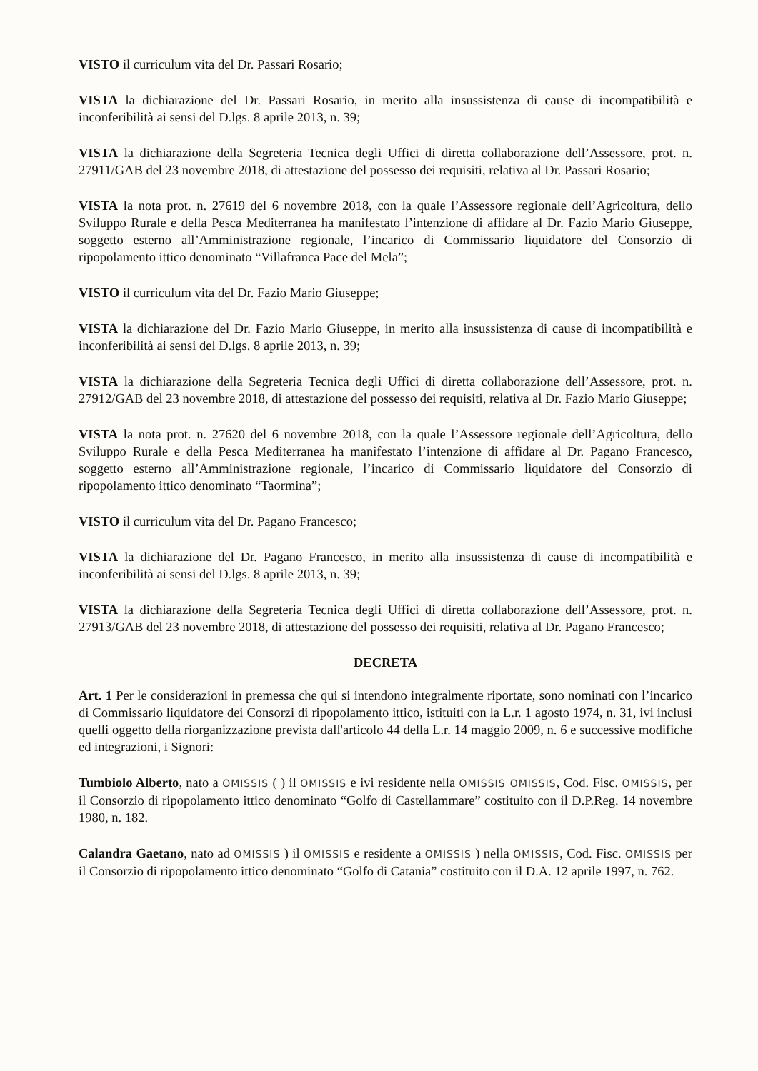VISTO il curriculum vita del Dr. Passari Rosario;
VISTA la dichiarazione del Dr. Passari Rosario, in merito alla insussistenza di cause di incompatibilità e inconferibilità ai sensi del D.lgs. 8 aprile 2013, n. 39;
VISTA la dichiarazione della Segreteria Tecnica degli Uffici di diretta collaborazione dell’Assessore, prot. n. 27911/GAB del 23 novembre 2018, di attestazione del possesso dei requisiti, relativa al Dr. Passari Rosario;
VISTA la nota prot. n. 27619 del 6 novembre 2018, con la quale l’Assessore regionale dell’Agricoltura, dello Sviluppo Rurale e della Pesca Mediterranea ha manifestato l’intenzione di affidare al Dr. Fazio Mario Giuseppe, soggetto esterno all’Amministrazione regionale, l’incarico di Commissario liquidatore del Consorzio di ripopolamento ittico denominato “Villafranca Pace del Mela”;
VISTO il curriculum vita del Dr. Fazio Mario Giuseppe;
VISTA la dichiarazione del Dr. Fazio Mario Giuseppe, in merito alla insussistenza di cause di incompatibilità e inconferibilità ai sensi del D.lgs. 8 aprile 2013, n. 39;
VISTA la dichiarazione della Segreteria Tecnica degli Uffici di diretta collaborazione dell’Assessore, prot. n. 27912/GAB del 23 novembre 2018, di attestazione del possesso dei requisiti, relativa al Dr. Fazio Mario Giuseppe;
VISTA la nota prot. n. 27620 del 6 novembre 2018, con la quale l’Assessore regionale dell’Agricoltura, dello Sviluppo Rurale e della Pesca Mediterranea ha manifestato l’intenzione di affidare al Dr. Pagano Francesco, soggetto esterno all’Amministrazione regionale, l’incarico di Commissario liquidatore del Consorzio di ripopolamento ittico denominato “Taormina”;
VISTO il curriculum vita del Dr. Pagano Francesco;
VISTA la dichiarazione del Dr. Pagano Francesco, in merito alla insussistenza di cause di incompatibilità e inconferibilità ai sensi del D.lgs. 8 aprile 2013, n. 39;
VISTA la dichiarazione della Segreteria Tecnica degli Uffici di diretta collaborazione dell’Assessore, prot. n. 27913/GAB del 23 novembre 2018, di attestazione del possesso dei requisiti, relativa al Dr. Pagano Francesco;
DECRETA
Art. 1 Per le considerazioni in premessa che qui si intendono integralmente riportate, sono nominati con l’incarico di Commissario liquidatore dei Consorzi di ripopolamento ittico, istituiti con la L.r. 1 agosto 1974, n. 31, ivi inclusi quelli oggetto della riorganizzazione prevista dall'articolo 44 della L.r. 14 maggio 2009, n. 6 e successive modifiche ed integrazioni, i Signori:
Tumbiolo Alberto, nato a OMISSIS ( ) il OMISSIS e ivi residente nella OMISSIS OMISSIS, Cod. Fisc. OMISSIS, per il Consorzio di ripopolamento ittico denominato “Golfo di Castellammare” costituito con il D.P.Reg. 14 novembre 1980, n. 182.
Calandra Gaetano, nato ad OMISSIS ) il OMISSIS e residente a OMISSIS ) nella OMISSIS, Cod. Fisc. OMISSIS per il Consorzio di ripopolamento ittico denominato “Golfo di Catania” costituito con il D.A. 12 aprile 1997, n. 762.